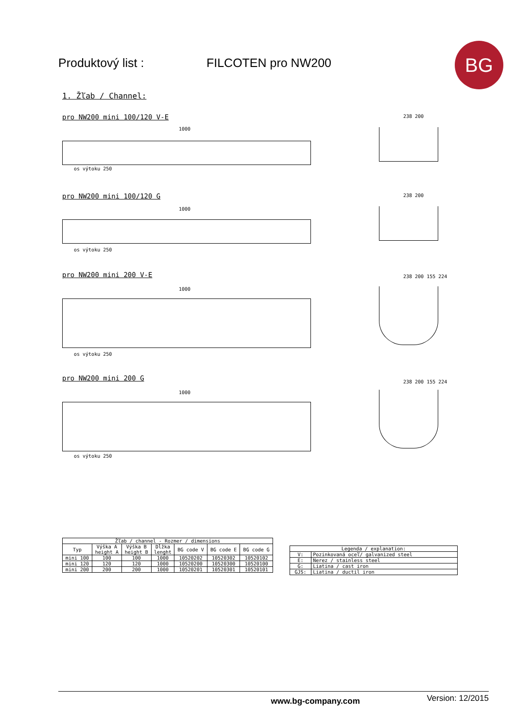Produktový list : FILCOTEN pro NW200 BG
1. Žľab / Channel:
pro NW200 mini 100/120 V-E
1000
os výtoku 250
238 200
pro NW200 mini 100/120 G
1000
os výtoku 250
238 200
pro NW200 mini 200 V-E
1000
os výtoku 250
238 200 155 224
pro NW200 mini 200 G
1000
os výtoku 250
238 200 155 224
| Žľab / channel - Rozmer / dimensions | | | | | | |
| --- | --- | --- | --- | --- | --- | --- |
| Typ | Výška A height A | Výška B height B | Dĺžka lenght | BG code V | BG code E | BG code G |
| mini 100 | 100 | 100 | 1000 | 10520202 | 10520302 | 10520102 |
| mini 120 | 120 | 120 | 1000 | 10520200 | 10520300 | 10520100 |
| mini 200 | 200 | 200 | 1000 | 10520201 | 10520301 | 10520101 |
| Legenda / explanation: | |
| --- | --- |
| V: | Pozinkovaná oceľ/ galvanized steel |
| E: | Nerez / stainless steel |
| G: | Liatina / cast iron |
| GJS: | Liatina / ductil iron |
www.bg-company.com Version: 12/2015